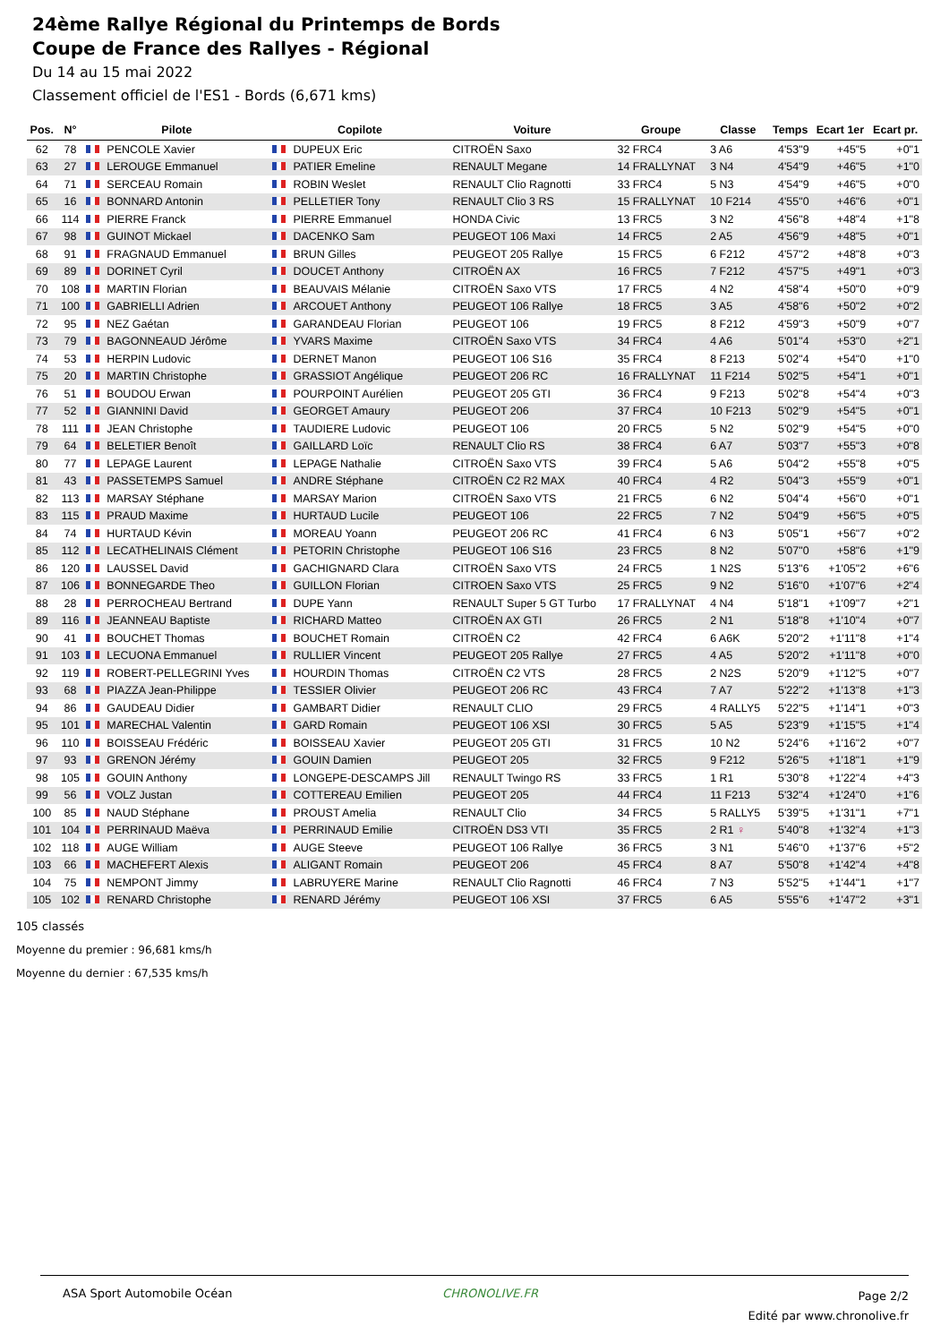24ème Rallye Régional du Printemps de Bords
Coupe de France des Rallyes - Régional
Du 14 au 15 mai 2022
Classement officiel de l'ES1 - Bords (6,671 kms)
| Pos. | N° | Pilote | Copilote | Voiture | Groupe | Classe | Temps | Ecart 1er | Ecart pr. |
| --- | --- | --- | --- | --- | --- | --- | --- | --- | --- |
| 62 | 78 | PENCOLE Xavier | DUPEUX Eric | CITROËN Saxo | 32 FRC4 | 3 A6 | 4'53"9 | +45"5 | +0"1 |
| 63 | 27 | LEROUGE Emmanuel | PATIER Emeline | RENAULT Megane | 14 FRALLYNAT | 3 N4 | 4'54"9 | +46"5 | +1"0 |
| 64 | 71 | SERCEAU Romain | ROBIN Weslet | RENAULT Clio Ragnotti | 33 FRC4 | 5 N3 | 4'54"9 | +46"5 | +0"0 |
| 65 | 16 | BONNARD Antonin | PELLETIER Tony | RENAULT Clio 3 RS | 15 FRALLYNAT | 10 F214 | 4'55"0 | +46"6 | +0"1 |
| 66 | 114 | PIERRE Franck | PIERRE Emmanuel | HONDA Civic | 13 FRC5 | 3 N2 | 4'56"8 | +48"4 | +1"8 |
| 67 | 98 | GUINOT Mickael | DACENKO Sam | PEUGEOT 106 Maxi | 14 FRC5 | 2 A5 | 4'56"9 | +48"5 | +0"1 |
| 68 | 91 | FRAGNAUD Emmanuel | BRUN Gilles | PEUGEOT 205 Rallye | 15 FRC5 | 6 F212 | 4'57"2 | +48"8 | +0"3 |
| 69 | 89 | DORINET Cyril | DOUCET Anthony | CITROËN AX | 16 FRC5 | 7 F212 | 4'57"5 | +49"1 | +0"3 |
| 70 | 108 | MARTIN Florian | BEAUVAIS Mélanie | CITROËN Saxo VTS | 17 FRC5 | 4 N2 | 4'58"4 | +50"0 | +0"9 |
| 71 | 100 | GABRIELLI Adrien | ARCOUET Anthony | PEUGEOT 106 Rallye | 18 FRC5 | 3 A5 | 4'58"6 | +50"2 | +0"2 |
| 72 | 95 | NEZ Gaétan | GARANDEAU Florian | PEUGEOT 106 | 19 FRC5 | 8 F212 | 4'59"3 | +50"9 | +0"7 |
| 73 | 79 | BAGONNEAUD Jérôme | YVARS Maxime | CITROËN Saxo VTS | 34 FRC4 | 4 A6 | 5'01"4 | +53"0 | +2"1 |
| 74 | 53 | HERPIN Ludovic | DERNET Manon | PEUGEOT 106 S16 | 35 FRC4 | 8 F213 | 5'02"4 | +54"0 | +1"0 |
| 75 | 20 | MARTIN Christophe | GRASSIOT Angélique | PEUGEOT 206 RC | 16 FRALLYNAT | 11 F214 | 5'02"5 | +54"1 | +0"1 |
| 76 | 51 | BOUDOU Erwan | POURPOINT Aurélien | PEUGEOT 205 GTI | 36 FRC4 | 9 F213 | 5'02"8 | +54"4 | +0"3 |
| 77 | 52 | GIANNINI David | GEORGET Amaury | PEUGEOT 206 | 37 FRC4 | 10 F213 | 5'02"9 | +54"5 | +0"1 |
| 78 | 111 | JEAN Christophe | TAUDIERE Ludovic | PEUGEOT 106 | 20 FRC5 | 5 N2 | 5'02"9 | +54"5 | +0"0 |
| 79 | 64 | BELETIER Benoît | GAILLARD Loïc | RENAULT Clio RS | 38 FRC4 | 6 A7 | 5'03"7 | +55"3 | +0"8 |
| 80 | 77 | LEPAGE Laurent | LEPAGE Nathalie | CITROËN Saxo VTS | 39 FRC4 | 5 A6 | 5'04"2 | +55"8 | +0"5 |
| 81 | 43 | PASSETEMPS Samuel | ANDRE Stéphane | CITROËN C2 R2 MAX | 40 FRC4 | 4 R2 | 5'04"3 | +55"9 | +0"1 |
| 82 | 113 | MARSAY Stéphane | MARSAY Marion | CITROËN Saxo VTS | 21 FRC5 | 6 N2 | 5'04"4 | +56"0 | +0"1 |
| 83 | 115 | PRAUD Maxime | HURTAUD Lucile | PEUGEOT 106 | 22 FRC5 | 7 N2 | 5'04"9 | +56"5 | +0"5 |
| 84 | 74 | HURTAUD Kévin | MOREAU Yoann | PEUGEOT 206 RC | 41 FRC4 | 6 N3 | 5'05"1 | +56"7 | +0"2 |
| 85 | 112 | LECATHELINAIS Clément | PETORIN Christophe | PEUGEOT 106 S16 | 23 FRC5 | 8 N2 | 5'07"0 | +58"6 | +1"9 |
| 86 | 120 | LAUSSEL David | GACHIGNARD Clara | CITROËN Saxo VTS | 24 FRC5 | 1 N2S | 5'13"6 | +1'05"2 | +6"6 |
| 87 | 106 | BONNEGARDE Theo | GUILLON Florian | CITROEN Saxo VTS | 25 FRC5 | 9 N2 | 5'16"0 | +1'07"6 | +2"4 |
| 88 | 28 | PERROCHEAU Bertrand | DUPE Yann | RENAULT Super 5 GT Turbo | 17 FRALLYNAT | 4 N4 | 5'18"1 | +1'09"7 | +2"1 |
| 89 | 116 | JEANNEAU Baptiste | RICHARD Matteo | CITROËN AX GTI | 26 FRC5 | 2 N1 | 5'18"8 | +1'10"4 | +0"7 |
| 90 | 41 | BOUCHET Thomas | BOUCHET Romain | CITROËN C2 | 42 FRC4 | 6 A6K | 5'20"2 | +1'11"8 | +1"4 |
| 91 | 103 | LECUONA Emmanuel | RULLIER Vincent | PEUGEOT 205 Rallye | 27 FRC5 | 4 A5 | 5'20"2 | +1'11"8 | +0"0 |
| 92 | 119 | ROBERT-PELLEGRINI Yves | HOURDIN Thomas | CITROËN C2 VTS | 28 FRC5 | 2 N2S | 5'20"9 | +1'12"5 | +0"7 |
| 93 | 68 | PIAZZA Jean-Philippe | TESSIER Olivier | PEUGEOT 206 RC | 43 FRC4 | 7 A7 | 5'22"2 | +1'13"8 | +1"3 |
| 94 | 86 | GAUDEAU Didier | GAMBART Didier | RENAULT CLIO | 29 FRC5 | 4 RALLY5 | 5'22"5 | +1'14"1 | +0"3 |
| 95 | 101 | MARECHAL Valentin | GARD Romain | PEUGEOT 106 XSI | 30 FRC5 | 5 A5 | 5'23"9 | +1'15"5 | +1"4 |
| 96 | 110 | BOISSEAU Frédéric | BOISSEAU Xavier | PEUGEOT 205 GTI | 31 FRC5 | 10 N2 | 5'24"6 | +1'16"2 | +0"7 |
| 97 | 93 | GRENON Jérémy | GOUIN Damien | PEUGEOT 205 | 32 FRC5 | 9 F212 | 5'26"5 | +1'18"1 | +1"9 |
| 98 | 105 | GOUIN Anthony | LONGEPE-DESCAMPS Jill | RENAULT Twingo RS | 33 FRC5 | 1 R1 | 5'30"8 | +1'22"4 | +4"3 |
| 99 | 56 | VOLZ Justan | COTTEREAU Emilien | PEUGEOT 205 | 44 FRC4 | 11 F213 | 5'32"4 | +1'24"0 | +1"6 |
| 100 | 85 | NAUD Stéphane | PROUST Amelia | RENAULT Clio | 34 FRC5 | 5 RALLY5 | 5'39"5 | +1'31"1 | +7"1 |
| 101 | 104 | PERRINAUD Maëva | PERRINAUD Emilie | CITROËN DS3 VTI | 35 FRC5 | 2 R1 ♀ | 5'40"8 | +1'32"4 | +1"3 |
| 102 | 118 | AUGE William | AUGE Steeve | PEUGEOT 106 Rallye | 36 FRC5 | 3 N1 | 5'46"0 | +1'37"6 | +5"2 |
| 103 | 66 | MACHEFERT Alexis | ALIGANT Romain | PEUGEOT 206 | 45 FRC4 | 8 A7 | 5'50"8 | +1'42"4 | +4"8 |
| 104 | 75 | NEMPONT Jimmy | LABRUYERE Marine | RENAULT Clio Ragnotti | 46 FRC4 | 7 N3 | 5'52"5 | +1'44"1 | +1"7 |
| 105 | 102 | RENARD Christophe | RENARD Jérémy | PEUGEOT 106 XSI | 37 FRC5 | 6 A5 | 5'55"6 | +1'47"2 | +3"1 |
105 classés
Moyenne du premier : 96,681 kms/h
Moyenne du dernier : 67,535 kms/h
ASA Sport Automobile Océan CHRONOLIVE.FR
Page 2/2
Edité par www.chronolive.fr